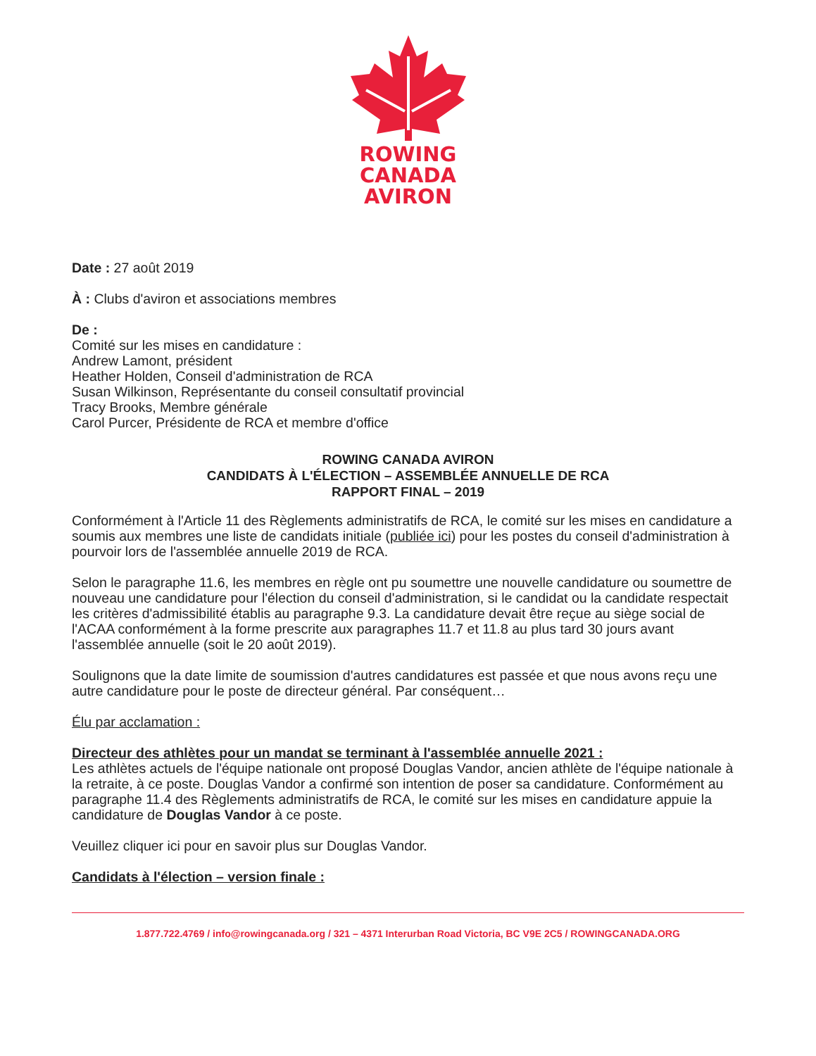ROWING
CANADA
AVIRON
Date : 27 août 2019
À : Clubs d'aviron et associations membres
De :
Comité sur les mises en candidature :
Andrew Lamont, président
Heather Holden, Conseil d'administration de RCA
Susan Wilkinson, Représentante du conseil consultatif provincial
Tracy Brooks, Membre générale
Carol Purcer, Présidente de RCA et membre d'office
ROWING CANADA AVIRON
CANDIDATS À L'ÉLECTION – ASSEMBLÉE ANNUELLE DE RCA
RAPPORT FINAL – 2019
Conformément à l'Article 11 des Règlements administratifs de RCA, le comité sur les mises en candidature a soumis aux membres une liste de candidats initiale (publiée ici) pour les postes du conseil d'administration à pourvoir lors de l'assemblée annuelle 2019 de RCA.
Selon le paragraphe 11.6, les membres en règle ont pu soumettre une nouvelle candidature ou soumettre de nouveau une candidature pour l'élection du conseil d'administration, si le candidat ou la candidate respectait les critères d'admissibilité établis au paragraphe 9.3. La candidature devait être reçue au siège social de l'ACAA conformément à la forme prescrite aux paragraphes 11.7 et 11.8 au plus tard 30 jours avant l'assemblée annuelle (soit le 20 août 2019).
Soulignons que la date limite de soumission d'autres candidatures est passée et que nous avons reçu une autre candidature pour le poste de directeur général. Par conséquent…
Élu par acclamation :
Directeur des athlètes pour un mandat se terminant à l'assemblée annuelle 2021 :
Les athlètes actuels de l'équipe nationale ont proposé Douglas Vandor, ancien athlète de l'équipe nationale à la retraite, à ce poste. Douglas Vandor a confirmé son intention de poser sa candidature. Conformément au paragraphe 11.4 des Règlements administratifs de RCA, le comité sur les mises en candidature appuie la candidature de Douglas Vandor à ce poste.
Veuillez cliquer ici pour en savoir plus sur Douglas Vandor.
Candidats à l'élection – version finale :
1.877.722.4769 / info@rowingcanada.org / 321 – 4371 Interurban Road Victoria, BC V9E 2C5 / ROWINGCANADA.ORG